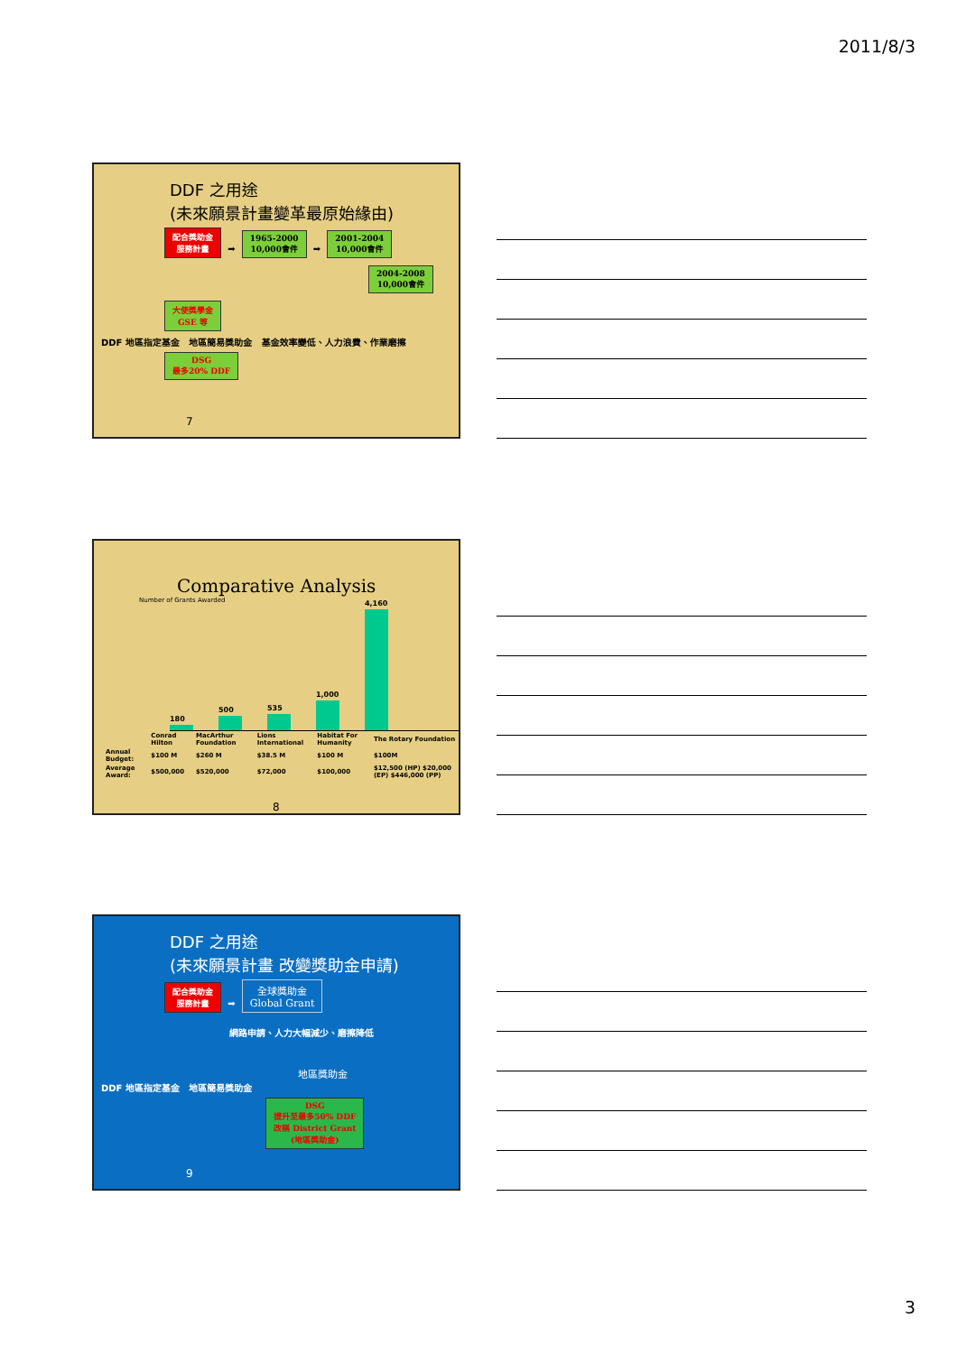2011/8/3
DDF 之用途
(未來願景計畫變革最原始緣由)
配合獎助金
服務計畫 ➡ 1965-2000
10,000會件 ➡ 2001-2004
10,000會件
2004-2008
10,000會件
大使獎學金
GSE 等
DDF 地區指定基金 地區簡易獎助金 基金效率變低、人力浪費、作業磨擦
DSG
最多20% DDF
7
Comparative Analysis
Number of Grants Awarded
180
500
535
1,000
4,160
| | Conrad Hilton | MacArthur Foundation | Lions International | Habitat For Humanity | The Rotary Foundation |
| Annual Budget: | $100 M | $260 M | $38.5 M | $100 M | $100M |
| Average Award: | $500,000 | $520,000 | $72,000 | $100,000 | $12,500 (HP) $20,000 (EP) $446,000 (PP) |
8
DDF 之用途
(未來願景計畫 改變獎助金申請)
配合獎助金
服務計畫 ➡ 全球獎助金
Global Grant
網路申請、人力大幅減少、磨擦降低
地區獎助金
DDF 地區指定基金 地區簡易獎助金
DSG
提升至最多50% DDF
改稱 District Grant
(地區獎助金)
9
3